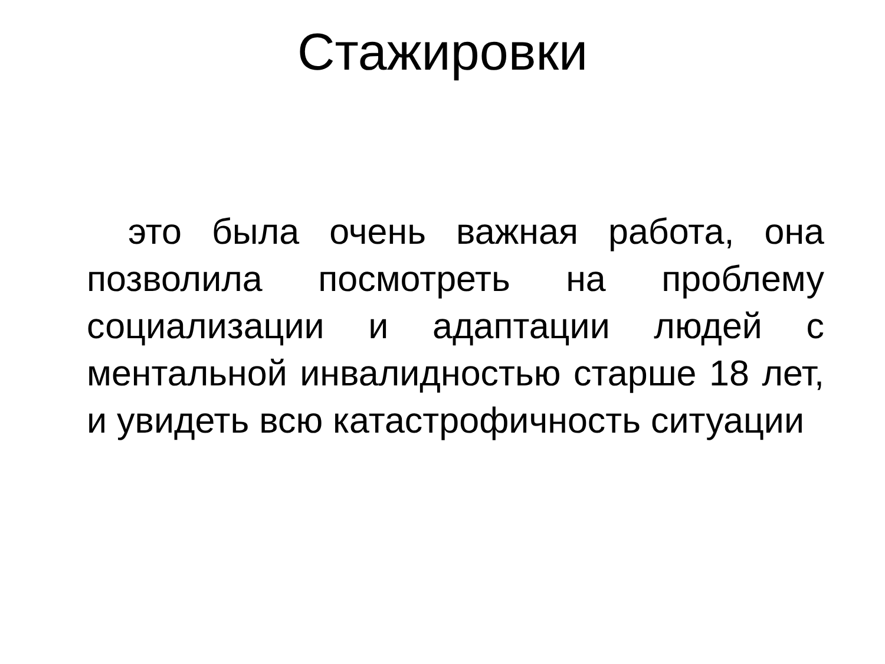Стажировки
это была очень важная работа, она позволила посмотреть на проблему социализации и адаптации людей с ментальной инвалидностью старше 18 лет, и увидеть всю катастрофичность ситуации